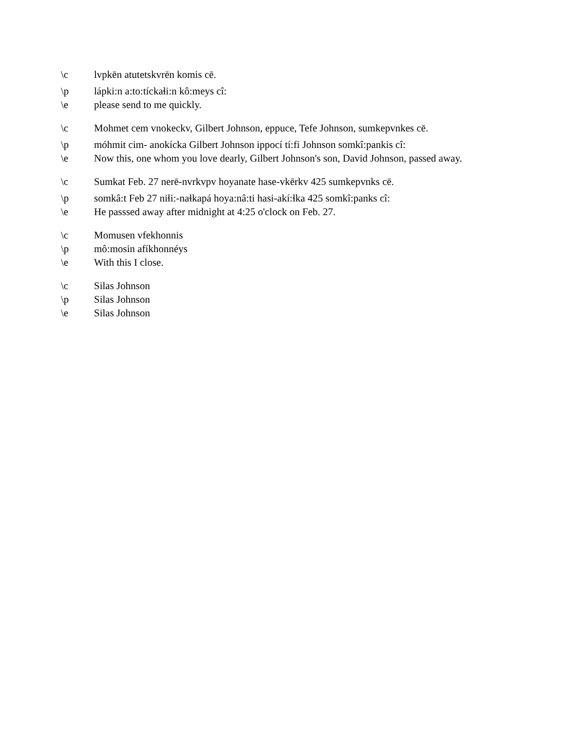\c lvpkēn atutetskvrēn komis cē.
\p lápki:n a:to:tíckaɬi:n kô:meys cî:
\e please send to me quickly.
\c Mohmet cem vnokeckv, Gilbert Johnson, eppuce, Tefe Johnson, sumkepvnkes cē.
\p móhmit cim- anokícka Gilbert Johnson ippocí tí:fi Johnson somkî:pankis cî:
\e Now this, one whom you love dearly, Gilbert Johnson's son, David Johnson, passed away.
\c Sumkat Feb. 27 nerē-nvrkvpv hoyanate hase-vkērkv 425 sumkepvnks cē.
\p somkâ:t Feb 27 niɬi:-naɬkapá hoya:nâ:ti hasi-akí:ɬka 425 somkî:panks cî:
\e He passsed away after midnight at 4:25 o'clock on Feb. 27.
\c Momusen vfekhonnis
\p mô:mosin afíkhonnéys
\e With this I close.
\c Silas Johnson
\p Silas Johnson
\e Silas Johnson